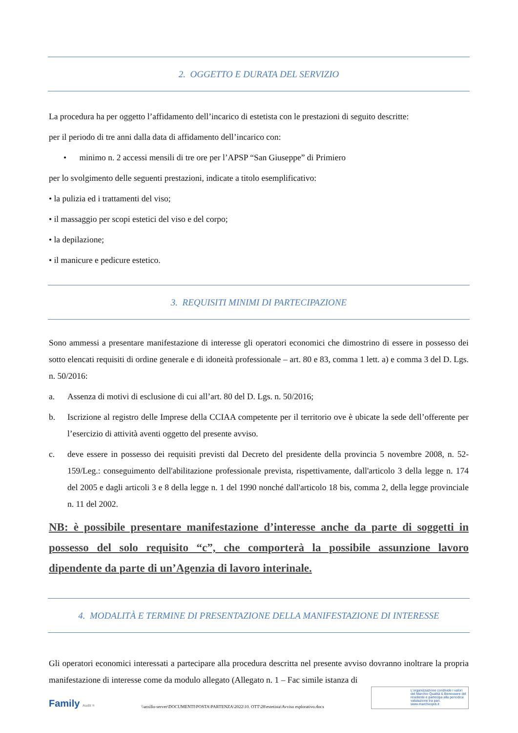2. OGGETTO E DURATA DEL SERVIZIO
La procedura ha per oggetto l’affidamento dell’incarico di estetista con le prestazioni di seguito descritte:
per il periodo di tre anni dalla data di affidamento dell’incarico con:
• minimo n. 2 accessi mensili di tre ore per l’APSP “San Giuseppe” di Primiero
per lo svolgimento delle seguenti prestazioni, indicate a titolo esemplificativo:
• la pulizia ed i trattamenti del viso;
• il massaggio per scopi estetici del viso e del corpo;
• la depilazione;
• il manicure e pedicure estetico.
3. REQUISITI MINIMI DI PARTECIPAZIONE
Sono ammessi a presentare manifestazione di interesse gli operatori economici che dimostrino di essere in possesso dei sotto elencati requisiti di ordine generale e di idoneità professionale – art. 80 e 83, comma 1 lett. a) e comma 3 del D. Lgs. n. 50/2016:
a. Assenza di motivi di esclusione di cui all’art. 80 del D. Lgs. n. 50/2016;
b. Iscrizione al registro delle Imprese della CCIAA competente per il territorio ove è ubicate la sede dell’offerente per l’esercizio di attività aventi oggetto del presente avviso.
c. deve essere in possesso dei requisiti previsti dal Decreto del presidente della provincia 5 novembre 2008, n. 52-159/Leg.: conseguimento dell'abilitazione professionale prevista, rispettivamente, dall'articolo 3 della legge n. 174 del 2005 e dagli articoli 3 e 8 della legge n. 1 del 1990 nonché dall'articolo 18 bis, comma 2, della legge provinciale n. 11 del 2002.
NB: è possibile presentare manifestazione d’interesse anche da parte di soggetti in possesso del solo requisito “c”, che comporterà la possibile assunzione lavoro dipendente da parte di un’Agenzia di lavoro interinale.
4. MODALITÀ E TERMINE DI PRESENTAZIONE DELLA MANIFESTAZIONE DI INTERESSE
Gli operatori economici interessati a partecipare alla procedura descritta nel presente avviso dovranno inoltrare la propria manifestazione di interesse come da modulo allegato (Allegato n. 1 – Fac simile istanza di
Family Audit ®
\\arzillo-server\DOCUMENTI\POSTA\PARTENZA\2022\10. OTT\28\estetista\Avviso esplorativo.docx
L'organizzazione condivide i valori del Marchio Qualità & Benessere del residente e partecipa alla periodica valutazione tra pari. www.marchioqeb.it